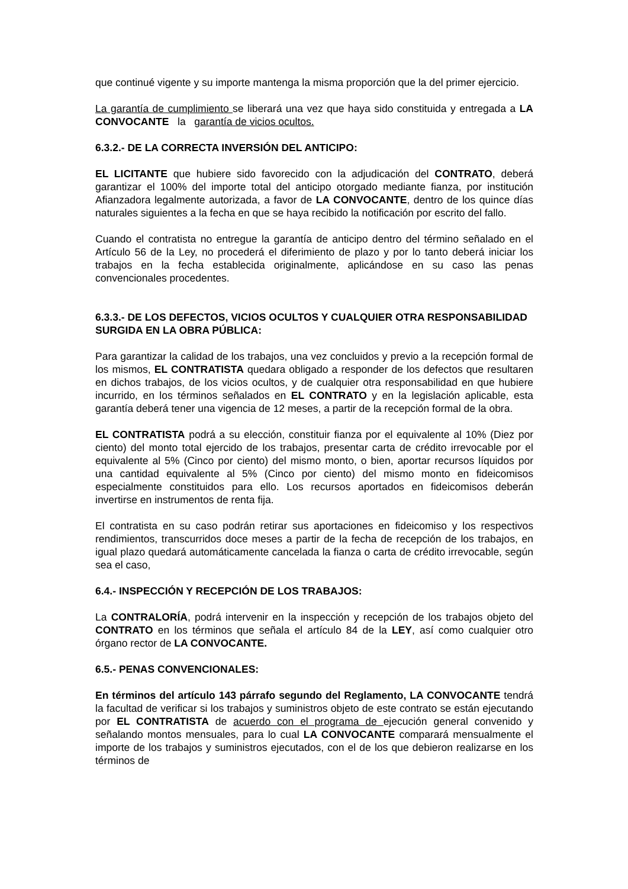que continué vigente y su importe mantenga la misma proporción que la del primer ejercicio.
La garantía de cumplimiento se liberará una vez que haya sido constituida y entregada a LA CONVOCANTE la garantía de vicios ocultos.
6.3.2.- DE LA CORRECTA INVERSIÓN DEL ANTICIPO:
EL LICITANTE que hubiere sido favorecido con la adjudicación del CONTRATO, deberá garantizar el 100% del importe total del anticipo otorgado mediante fianza, por institución Afianzadora legalmente autorizada, a favor de LA CONVOCANTE, dentro de los quince días naturales siguientes a la fecha en que se haya recibido la notificación por escrito del fallo.
Cuando el contratista no entregue la garantía de anticipo dentro del término señalado en el Artículo 56 de la Ley, no procederá el diferimiento de plazo y por lo tanto deberá iniciar los trabajos en la fecha establecida originalmente, aplicándose en su caso las penas convencionales procedentes.
6.3.3.- DE LOS DEFECTOS, VICIOS OCULTOS Y CUALQUIER OTRA RESPONSABILIDAD SURGIDA EN LA OBRA PÚBLICA:
Para garantizar la calidad de los trabajos, una vez concluidos y previo a la recepción formal de los mismos, EL CONTRATISTA quedara obligado a responder de los defectos que resultaren en dichos trabajos, de los vicios ocultos, y de cualquier otra responsabilidad en que hubiere incurrido, en los términos señalados en EL CONTRATO y en la legislación aplicable, esta garantía deberá tener una vigencia de 12 meses, a partir de la recepción formal de la obra.
EL CONTRATISTA podrá a su elección, constituir fianza por el equivalente al 10% (Diez por ciento) del monto total ejercido de los trabajos, presentar carta de crédito irrevocable por el equivalente al 5% (Cinco por ciento) del mismo monto, o bien, aportar recursos líquidos por una cantidad equivalente al 5% (Cinco por ciento) del mismo monto en fideicomisos especialmente constituidos para ello. Los recursos aportados en fideicomisos deberán invertirse en instrumentos de renta fija.
El contratista en su caso podrán retirar sus aportaciones en fideicomiso y los respectivos rendimientos, transcurridos doce meses a partir de la fecha de recepción de los trabajos, en igual plazo quedará automáticamente cancelada la fianza o carta de crédito irrevocable, según sea el caso,
6.4.- INSPECCIÓN Y RECEPCIÓN DE LOS TRABAJOS:
La CONTRALORÍA, podrá intervenir en la inspección y recepción de los trabajos objeto del CONTRATO en los términos que señala el artículo 84 de la LEY, así como cualquier otro órgano rector de LA CONVOCANTE.
6.5.- PENAS CONVENCIONALES:
En términos del artículo 143 párrafo segundo del Reglamento, LA CONVOCANTE tendrá la facultad de verificar si los trabajos y suministros objeto de este contrato se están ejecutando por EL CONTRATISTA de acuerdo con el programa de ejecución general convenido y señalando montos mensuales, para lo cual LA CONVOCANTE comparará mensualmente el importe de los trabajos y suministros ejecutados, con el de los que debieron realizarse en los términos de